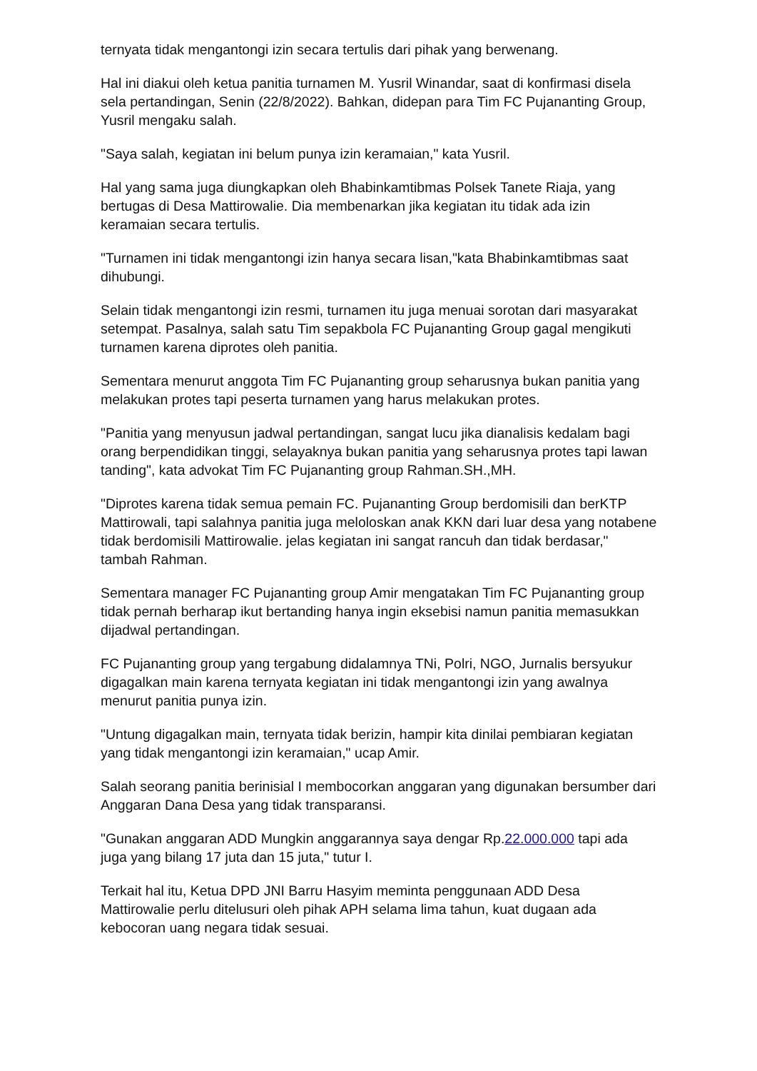ternyata tidak mengantongi izin secara tertulis dari pihak yang berwenang.
Hal ini diakui oleh ketua panitia turnamen M. Yusril Winandar, saat di konfirmasi disela sela pertandingan, Senin (22/8/2022). Bahkan, didepan para Tim FC Pujananting Group, Yusril mengaku salah.
"Saya salah, kegiatan ini belum punya izin keramaian," kata Yusril.
Hal yang sama juga diungkapkan oleh Bhabinkamtibmas Polsek Tanete Riaja, yang bertugas di Desa Mattirowalie. Dia membenarkan jika kegiatan itu tidak ada izin keramaian secara tertulis.
"Turnamen ini tidak mengantongi izin hanya secara lisan,"kata Bhabinkamtibmas saat dihubungi.
Selain tidak mengantongi izin resmi, turnamen itu juga menuai sorotan dari masyarakat setempat. Pasalnya, salah satu Tim sepakbola FC Pujananting Group gagal mengikuti turnamen karena diprotes oleh panitia.
Sementara menurut anggota Tim FC Pujananting group seharusnya bukan panitia yang melakukan protes tapi peserta turnamen yang harus melakukan protes.
"Panitia yang menyusun jadwal pertandingan, sangat lucu jika dianalisis kedalam bagi orang berpendidikan tinggi, selayaknya bukan panitia yang seharusnya protes tapi lawan tanding", kata advokat Tim FC Pujananting group Rahman.SH.,MH.
"Diprotes karena tidak semua pemain FC. Pujananting Group berdomisili dan berKTP Mattirowali, tapi salahnya panitia juga meloloskan anak KKN dari luar desa yang notabene tidak berdomisili Mattirowalie. jelas kegiatan ini sangat rancuh dan tidak berdasar," tambah Rahman.
Sementara manager FC Pujananting group Amir mengatakan Tim FC Pujananting group tidak pernah berharap ikut bertanding hanya ingin eksebisi namun panitia memasukkan dijadwal pertandingan.
FC Pujananting group yang tergabung didalamnya TNi, Polri, NGO, Jurnalis bersyukur digagalkan main karena ternyata kegiatan ini tidak mengantongi izin yang awalnya menurut panitia punya izin.
"Untung digagalkan main, ternyata tidak berizin, hampir kita dinilai pembiaran kegiatan yang tidak mengantongi izin keramaian," ucap Amir.
Salah seorang panitia berinisial I membocorkan anggaran yang digunakan bersumber dari Anggaran Dana Desa yang tidak transparansi.
"Gunakan anggaran ADD Mungkin anggarannya saya dengar Rp.22.000.000 tapi ada juga yang bilang 17 juta dan 15 juta," tutur I.
Terkait hal itu, Ketua DPD JNI Barru Hasyim meminta penggunaan ADD Desa Mattirowalie perlu ditelusuri oleh pihak APH selama lima tahun, kuat dugaan ada kebocoran uang negara tidak sesuai.